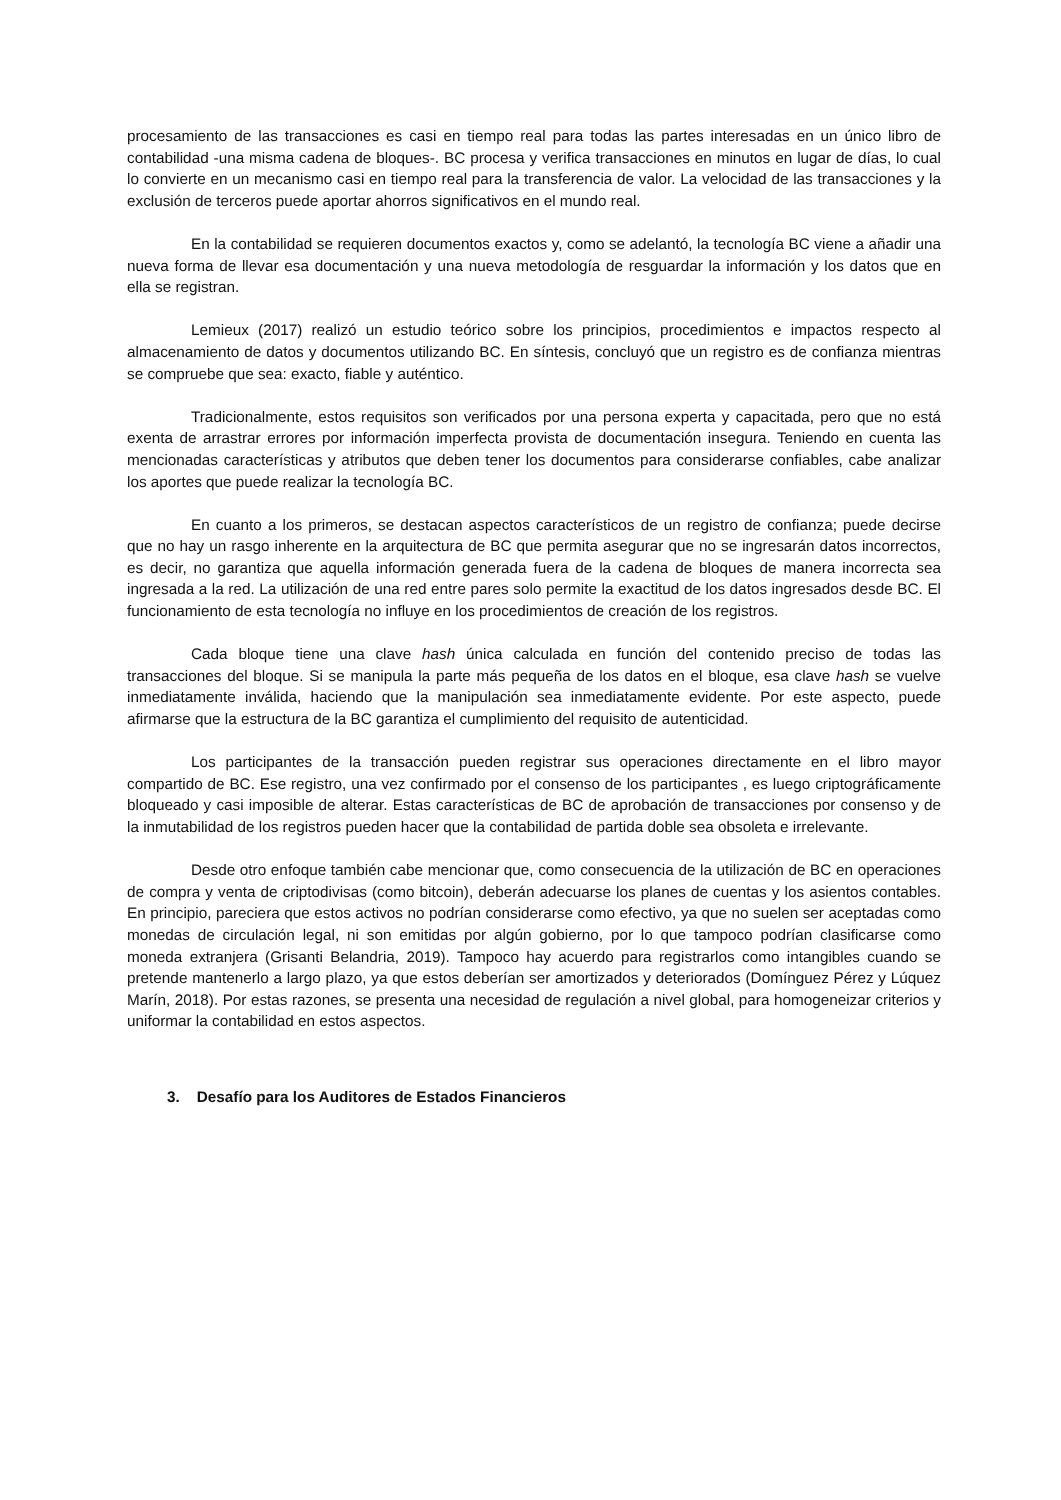procesamiento de las transacciones es casi en tiempo real para todas las partes interesadas en un único libro de contabilidad -una misma cadena de bloques-. BC procesa y verifica transacciones en minutos en lugar de días, lo cual lo convierte en un mecanismo casi en tiempo real para la transferencia de valor. La velocidad de las transacciones y la exclusión de terceros puede aportar ahorros significativos en el mundo real.
En la contabilidad se requieren documentos exactos y, como se adelantó, la tecnología BC viene a añadir una nueva forma de llevar esa documentación y una nueva metodología de resguardar la información y los datos que en ella se registran.
Lemieux (2017) realizó un estudio teórico sobre los principios, procedimientos e impactos respecto al almacenamiento de datos y documentos utilizando BC. En síntesis, concluyó que un registro es de confianza mientras se compruebe que sea: exacto, fiable y auténtico.
Tradicionalmente, estos requisitos son verificados por una persona experta y capacitada, pero que no está exenta de arrastrar errores por información imperfecta provista de documentación insegura. Teniendo en cuenta las mencionadas características y atributos que deben tener los documentos para considerarse confiables, cabe analizar los aportes que puede realizar la tecnología BC.
En cuanto a los primeros, se destacan aspectos característicos de un registro de confianza; puede decirse que no hay un rasgo inherente en la arquitectura de BC que permita asegurar que no se ingresarán datos incorrectos, es decir, no garantiza que aquella información generada fuera de la cadena de bloques de manera incorrecta sea ingresada a la red. La utilización de una red entre pares solo permite la exactitud de los datos ingresados desde BC. El funcionamiento de esta tecnología no influye en los procedimientos de creación de los registros.
Cada bloque tiene una clave hash única calculada en función del contenido preciso de todas las transacciones del bloque. Si se manipula la parte más pequeña de los datos en el bloque, esa clave hash se vuelve inmediatamente inválida, haciendo que la manipulación sea inmediatamente evidente. Por este aspecto, puede afirmarse que la estructura de la BC garantiza el cumplimiento del requisito de autenticidad.
Los participantes de la transacción pueden registrar sus operaciones directamente en el libro mayor compartido de BC. Ese registro, una vez confirmado por el consenso de los participantes , es luego criptográficamente bloqueado y casi imposible de alterar. Estas características de BC de aprobación de transacciones por consenso y de la inmutabilidad de los registros pueden hacer que la contabilidad de partida doble sea obsoleta e irrelevante.
Desde otro enfoque también cabe mencionar que, como consecuencia de la utilización de BC en operaciones de compra y venta de criptodivisas (como bitcoin), deberán adecuarse los planes de cuentas y los asientos contables. En principio, pareciera que estos activos no podrían considerarse como efectivo, ya que no suelen ser aceptadas como monedas de circulación legal, ni son emitidas por algún gobierno, por lo que tampoco podrían clasificarse como moneda extranjera (Grisanti Belandria, 2019). Tampoco hay acuerdo para registrarlos como intangibles cuando se pretende mantenerlo a largo plazo, ya que estos deberían ser amortizados y deteriorados (Domínguez Pérez y Lúquez Marín, 2018). Por estas razones, se presenta una necesidad de regulación a nivel global, para homogeneizar criterios y uniformar la contabilidad en estos aspectos.
3. Desafío para los Auditores de Estados Financieros